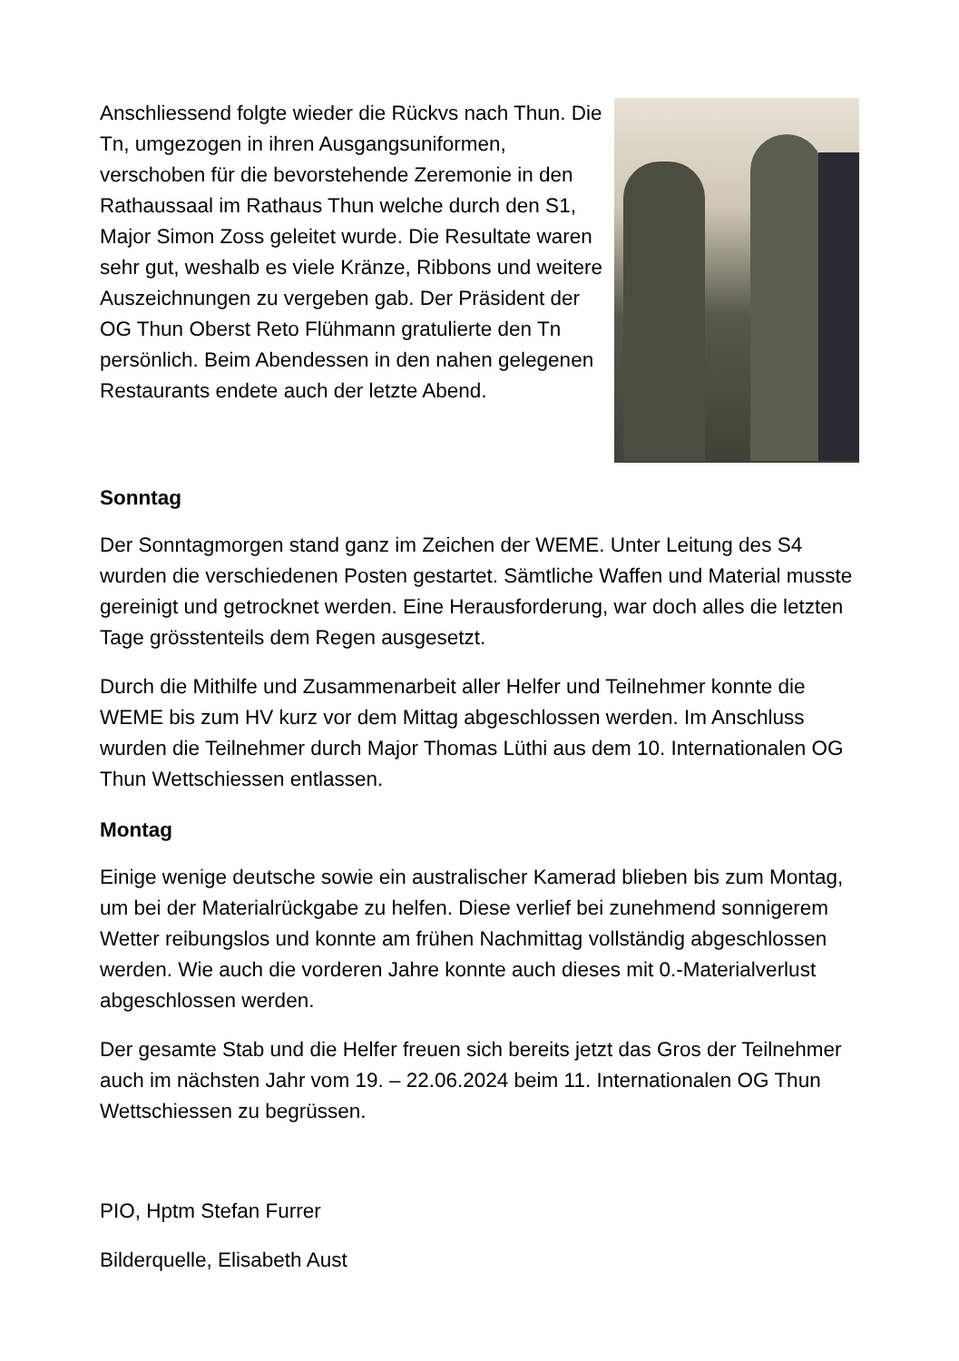Anschliessend folgte wieder die Rückvs nach Thun. Die Tn, umgezogen in ihren Ausgangsuniformen, verschoben für die bevorstehende Zeremonie in den Rathaussaal im Rathaus Thun welche durch den S1, Major Simon Zoss geleitet wurde. Die Resultate waren sehr gut, weshalb es viele Kränze, Ribbons und weitere Auszeichnungen zu vergeben gab. Der Präsident der OG Thun Oberst Reto Flühmann gratulierte den Tn persönlich. Beim Abendessen in den nahen gelegenen Restaurants endete auch der letzte Abend.
Sonntag
Der Sonntagmorgen stand ganz im Zeichen der WEME. Unter Leitung des S4 wurden die verschiedenen Posten gestartet. Sämtliche Waffen und Material musste gereinigt und getrocknet werden. Eine Herausforderung, war doch alles die letzten Tage grösstenteils dem Regen ausgesetzt.
Durch die Mithilfe und Zusammenarbeit aller Helfer und Teilnehmer konnte die WEME bis zum HV kurz vor dem Mittag abgeschlossen werden. Im Anschluss wurden die Teilnehmer durch Major Thomas Lüthi aus dem 10. Internationalen OG Thun Wettschiessen entlassen.
Montag
Einige wenige deutsche sowie ein australischer Kamerad blieben bis zum Montag, um bei der Materialrückgabe zu helfen. Diese verlief bei zunehmend sonnigerem Wetter reibungslos und konnte am frühen Nachmittag vollständig abgeschlossen werden. Wie auch die vorderen Jahre konnte auch dieses mit 0.-Materialverlust abgeschlossen werden.
Der gesamte Stab und die Helfer freuen sich bereits jetzt das Gros der Teilnehmer auch im nächsten Jahr vom 19. – 22.06.2024 beim 11. Internationalen OG Thun Wettschiessen zu begrüssen.
PIO, Hptm Stefan Furrer
Bilderquelle, Elisabeth Aust